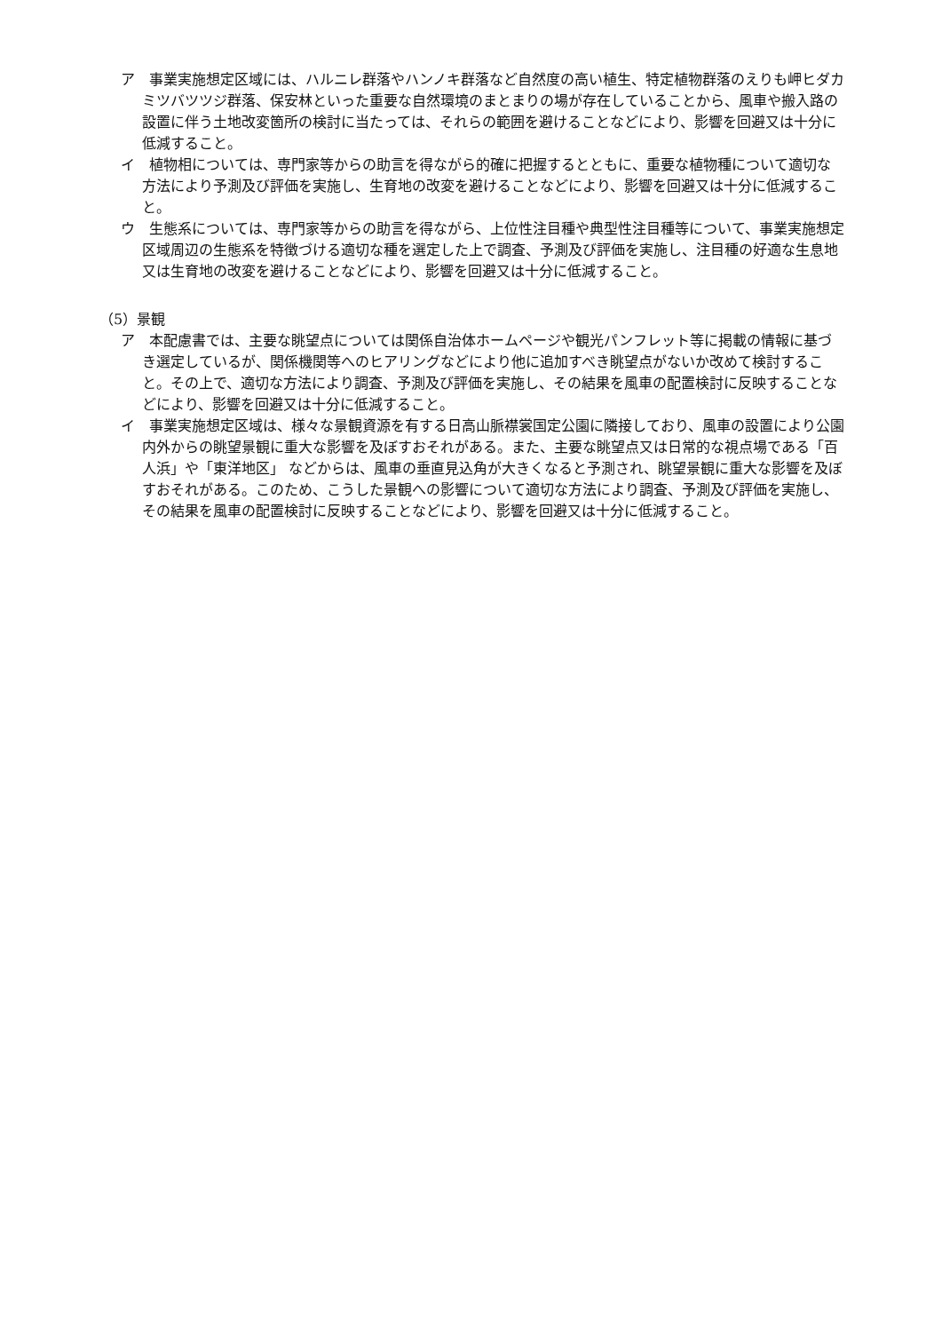ア　事業実施想定区域には、ハルニレ群落やハンノキ群落など自然度の高い植生、特定植物群落のえりも岬ヒダカミツバツツジ群落、保安林といった重要な自然環境のまとまりの場が存在していることから、風車や搬入路の設置に伴う土地改変箇所の検討に当たっては、それらの範囲を避けることなどにより、影響を回避又は十分に低減すること。
イ　植物相については、専門家等からの助言を得ながら的確に把握するとともに、重要な植物種について適切な方法により予測及び評価を実施し、生育地の改変を避けることなどにより、影響を回避又は十分に低減すること。
ウ　生態系については、専門家等からの助言を得ながら、上位性注目種や典型性注目種等について、事業実施想定区域周辺の生態系を特徴づける適切な種を選定した上で調査、予測及び評価を実施し、注目種の好適な生息地又は生育地の改変を避けることなどにより、影響を回避又は十分に低減すること。
（5）景観
ア　本配慮書では、主要な眺望点については関係自治体ホームページや観光パンフレット等に掲載の情報に基づき選定しているが、関係機関等へのヒアリングなどにより他に追加すべき眺望点がないか改めて検討すること。その上で、適切な方法により調査、予測及び評価を実施し、その結果を風車の配置検討に反映することなどにより、影響を回避又は十分に低減すること。
イ　事業実施想定区域は、様々な景観資源を有する日高山脈襟裳国定公園に隣接しており、風車の設置により公園内外からの眺望景観に重大な影響を及ぼすおそれがある。また、主要な眺望点又は日常的な視点場である「百人浜」や「東洋地区」 などからは、風車の垂直見込角が大きくなると予測され、眺望景観に重大な影響を及ぼすおそれがある。このため、こうした景観への影響について適切な方法により調査、予測及び評価を実施し、その結果を風車の配置検討に反映することなどにより、影響を回避又は十分に低減すること。